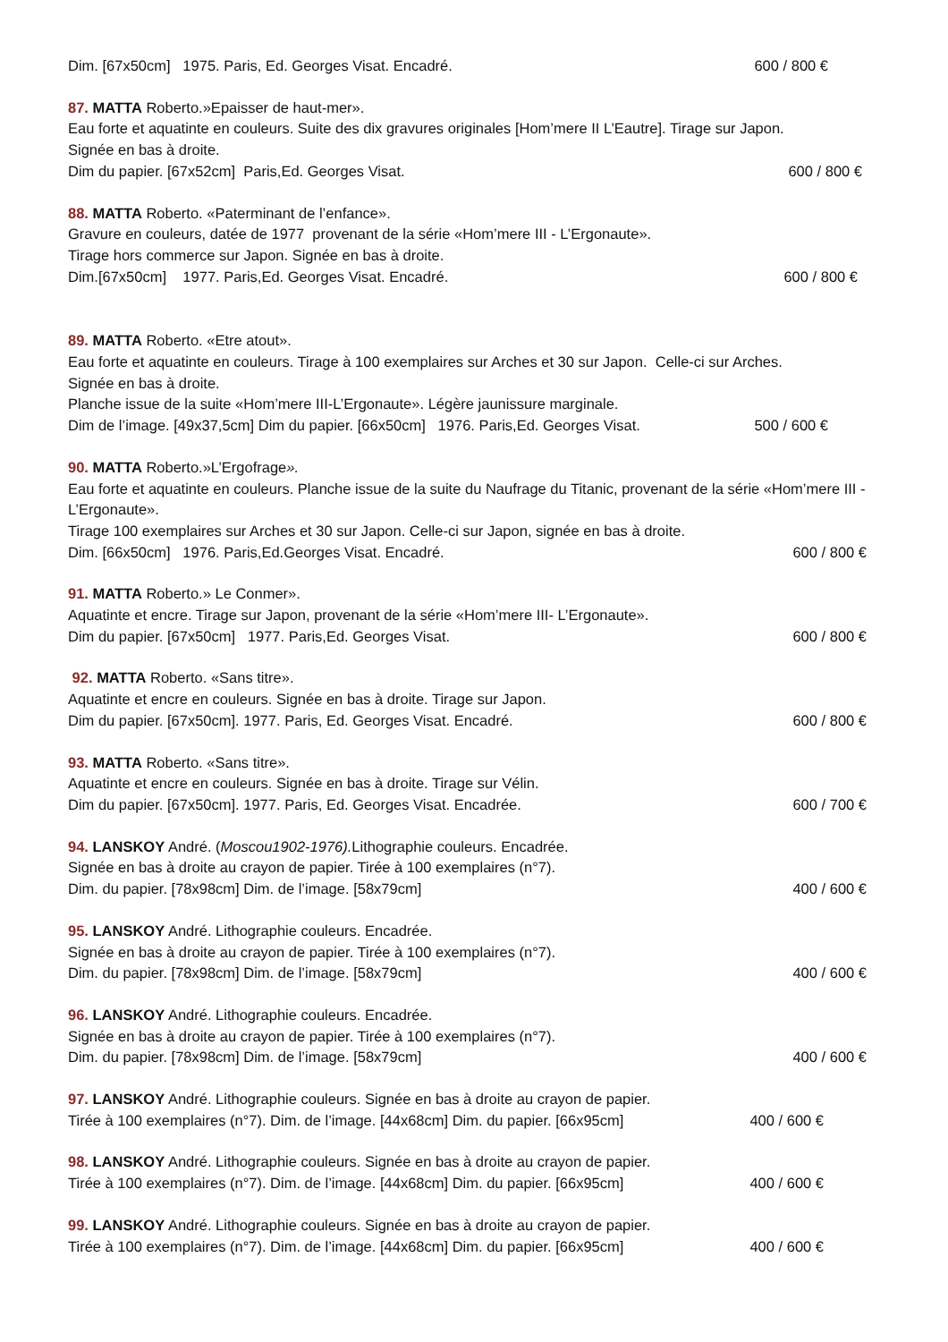Dim. [67x50cm] 1975. Paris, Ed. Georges Visat. Encadré. 600 / 800 €
87. MATTA Roberto.»Epaisser de haut-mer».
Eau forte et aquatinte en couleurs. Suite des dix gravures originales [Hom’mere II L’Eautre]. Tirage sur Japon.
Signée en bas à droite.
Dim du papier. [67x52cm] Paris,Ed. Georges Visat. 600 / 800 €
88. MATTA Roberto. «Paterminant de l’enfance».
Gravure en couleurs, datée de 1977 provenant de la série «Hom’mere III - L’Ergonaute».
Tirage hors commerce sur Japon. Signée en bas à droite.
Dim.[67x50cm] 1977. Paris,Ed. Georges Visat. Encadré. 600 / 800 €
89. MATTA Roberto. «Etre atout».
Eau forte et aquatinte en couleurs. Tirage à 100 exemplaires sur Arches et 30 sur Japon. Celle-ci sur Arches.
Signée en bas à droite.
Planche issue de la suite «Hom’mere III-L’Ergonaute». Légère jaunissure marginale.
Dim de l’image. [49x37,5cm] Dim du papier. [66x50cm] 1976. Paris,Ed. Georges Visat. 500 / 600 €
90. MATTA Roberto.»L’Ergofrage».
Eau forte et aquatinte en couleurs. Planche issue de la suite du Naufrage du Titanic, provenant de la série «Hom’mere III - L’Ergonaute».
Tirage 100 exemplaires sur Arches et 30 sur Japon. Celle-ci sur Japon, signée en bas à droite.
Dim. [66x50cm] 1976. Paris,Ed.Georges Visat. Encadré. 600 / 800 €
91. MATTA Roberto.» Le Conmer».
Aquatinte et encre. Tirage sur Japon, provenant de la série «Hom’mere III- L’Ergonaute».
Dim du papier. [67x50cm] 1977. Paris,Ed. Georges Visat. 600 / 800 €
92. MATTA Roberto. «Sans titre».
Aquatinte et encre en couleurs. Signée en bas à droite. Tirage sur Japon.
Dim du papier. [67x50cm]. 1977. Paris, Ed. Georges Visat. Encadré. 600 / 800 €
93. MATTA Roberto. «Sans titre».
Aquatinte et encre en couleurs. Signée en bas à droite. Tirage sur Vélin.
Dim du papier. [67x50cm]. 1977. Paris, Ed. Georges Visat. Encadrée. 600 / 700 €
94. LANSKOY André. (Moscou1902-1976). Lithographie couleurs. Encadrée.
Signée en bas à droite au crayon de papier. Tirée à 100 exemplaires (n°7).
Dim. du papier. [78x98cm] Dim. de l’image. [58x79cm] 400 / 600 €
95. LANSKOY André. Lithographie couleurs. Encadrée.
Signée en bas à droite au crayon de papier. Tirée à 100 exemplaires (n°7).
Dim. du papier. [78x98cm] Dim. de l’image. [58x79cm] 400 / 600 €
96. LANSKOY André. Lithographie couleurs. Encadrée.
Signée en bas à droite au crayon de papier. Tirée à 100 exemplaires (n°7).
Dim. du papier. [78x98cm] Dim. de l’image. [58x79cm] 400 / 600 €
97. LANSKOY André. Lithographie couleurs. Signée en bas à droite au crayon de papier.
Tirée à 100 exemplaires (n°7). Dim. de l’image. [44x68cm] Dim. du papier. [66x95cm] 400 / 600 €
98. LANSKOY André. Lithographie couleurs. Signée en bas à droite au crayon de papier.
Tirée à 100 exemplaires (n°7). Dim. de l’image. [44x68cm] Dim. du papier. [66x95cm] 400 / 600 €
99. LANSKOY André. Lithographie couleurs. Signée en bas à droite au crayon de papier.
Tirée à 100 exemplaires (n°7). Dim. de l’image. [44x68cm] Dim. du papier. [66x95cm] 400 / 600 €